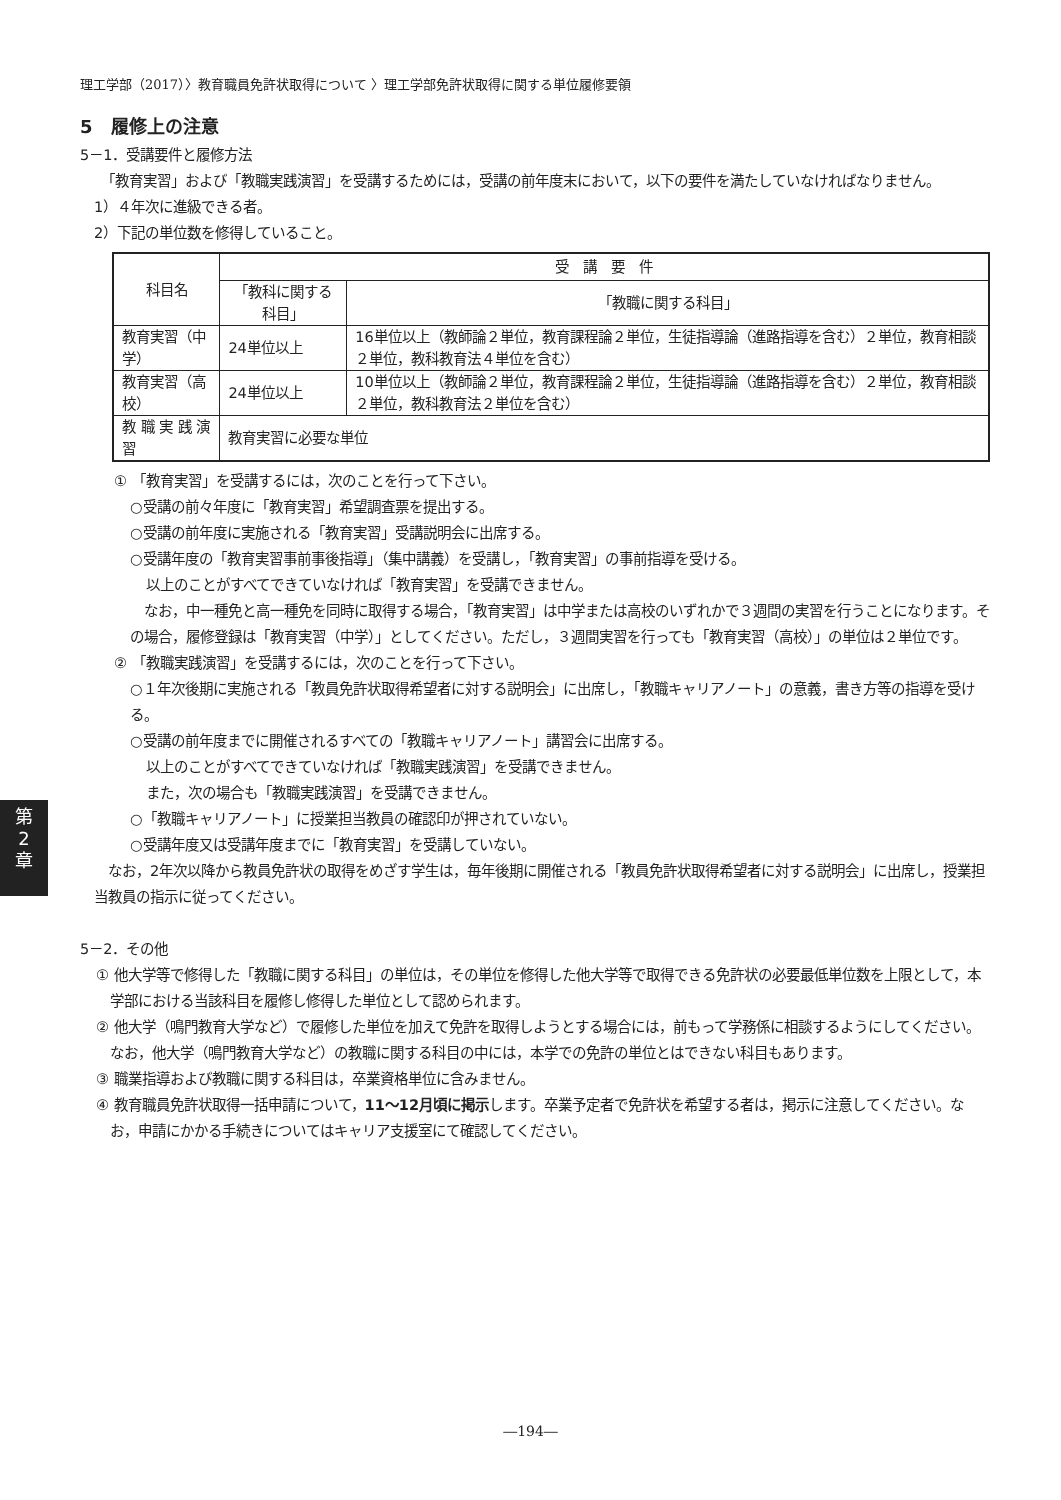理工学部（2017）〉教育職員免許状取得について 〉理工学部免許状取得に関する単位履修要領
5　履修上の注意
5－1．受講要件と履修方法
　「教育実習」および「教職実践演習」を受講するためには，受講の前年度末において，以下の要件を満たしていなければなりません。
1）４年次に進級できる者。
2）下記の単位数を修得していること。
| 科目名 | 受 講 要 件 | |
| --- | --- | --- |
| | 「教科に関する科目」 | 「教職に関する科目」 |
| 教育実習（中学） | 24単位以上 | 16単位以上（教師論２単位，教育課程論２単位，生徒指導論（進路指導を含む）２単位，教育相談２単位，教科教育法４単位を含む） |
| 教育実習（高校） | 24単位以上 | 10単位以上（教師論２単位，教育課程論２単位，生徒指導論（進路指導を含む）２単位，教育相談２単位，教科教育法２単位を含む） |
| 教 職 実 践 演 習 | 教育実習に必要な単位 | |
① 「教育実習」を受講するには，次のことを行って下さい。
○受講の前々年度に「教育実習」希望調査票を提出する。
○受講の前年度に実施される「教育実習」受講説明会に出席する。
○受講年度の「教育実習事前事後指導」（集中講義）を受講し，「教育実習」の事前指導を受ける。
以上のことがすべてできていなければ「教育実習」を受講できません。
　なお，中一種免と高一種免を同時に取得する場合，「教育実習」は中学または高校のいずれかで３週間の実習を行うことになります。その場合，履修登録は「教育実習（中学）」としてください。ただし，３週間実習を行っても「教育実習（高校）」の単位は２単位です。
② 「教職実践演習」を受講するには，次のことを行って下さい。
○１年次後期に実施される「教員免許状取得希望者に対する説明会」に出席し，「教職キャリアノート」の意義，書き方等の指導を受ける。
○受講の前年度までに開催されるすべての「教職キャリアノート」講習会に出席する。
以上のことがすべてできていなければ「教職実践演習」を受講できません。
また，次の場合も「教職実践演習」を受講できません。
○「教職キャリアノート」に授業担当教員の確認印が押されていない。
○受講年度又は受講年度までに「教育実習」を受講していない。
　なお，2年次以降から教員免許状の取得をめざす学生は，毎年後期に開催される「教員免許状取得希望者に対する説明会」に出席し，授業担当教員の指示に従ってください。
5－2．その他
① 他大学等で修得した「教職に関する科目」の単位は，その単位を修得した他大学等で取得できる免許状の必要最低単位数を上限として，本学部における当該科目を履修し修得した単位として認められます。
② 他大学（鳴門教育大学など）で履修した単位を加えて免許を取得しようとする場合には，前もって学務係に相談するようにしてください。なお，他大学（鳴門教育大学など）の教職に関する科目の中には，本学での免許の単位とはできない科目もあります。
③ 職業指導および教職に関する科目は，卒業資格単位に含みません。
④ 教育職員免許状取得一括申請について，11～12月頃に掲示します。卒業予定者で免許状を希望する者は，掲示に注意してください。なお，申請にかかる手続きについてはキャリア支援室にて確認してください。
第
2
章
―194―